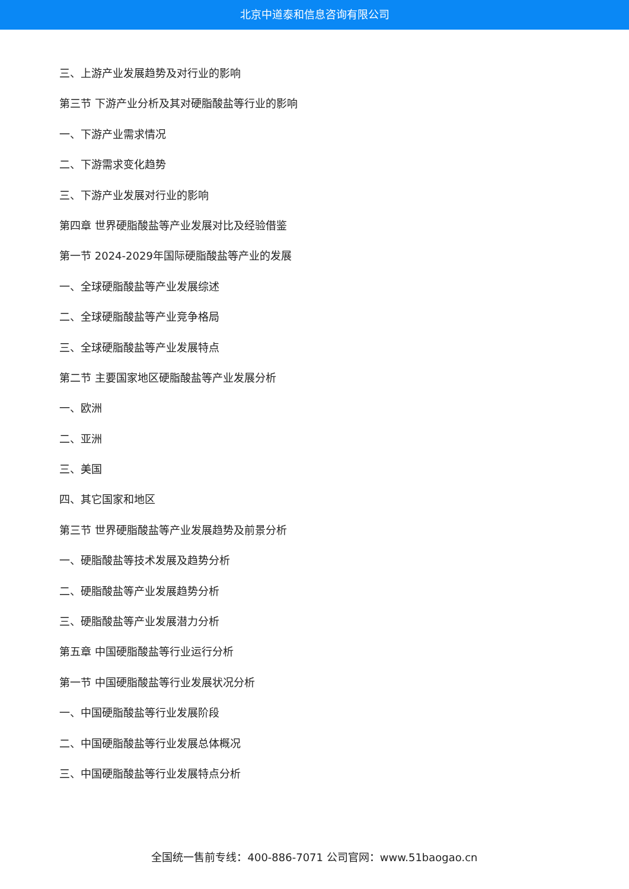北京中道泰和信息咨询有限公司
三、上游产业发展趋势及对行业的影响
第三节 下游产业分析及其对硬脂酸盐等行业的影响
一、下游产业需求情况
二、下游需求变化趋势
三、下游产业发展对行业的影响
第四章 世界硬脂酸盐等产业发展对比及经验借鉴
第一节 2024-2029年国际硬脂酸盐等产业的发展
一、全球硬脂酸盐等产业发展综述
二、全球硬脂酸盐等产业竞争格局
三、全球硬脂酸盐等产业发展特点
第二节 主要国家地区硬脂酸盐等产业发展分析
一、欧洲
二、亚洲
三、美国
四、其它国家和地区
第三节 世界硬脂酸盐等产业发展趋势及前景分析
一、硬脂酸盐等技术发展及趋势分析
二、硬脂酸盐等产业发展趋势分析
三、硬脂酸盐等产业发展潜力分析
第五章 中国硬脂酸盐等行业运行分析
第一节 中国硬脂酸盐等行业发展状况分析
一、中国硬脂酸盐等行业发展阶段
二、中国硬脂酸盐等行业发展总体概况
三、中国硬脂酸盐等行业发展特点分析
全国统一售前专线：400-886-7071 公司官网：www.51baogao.cn